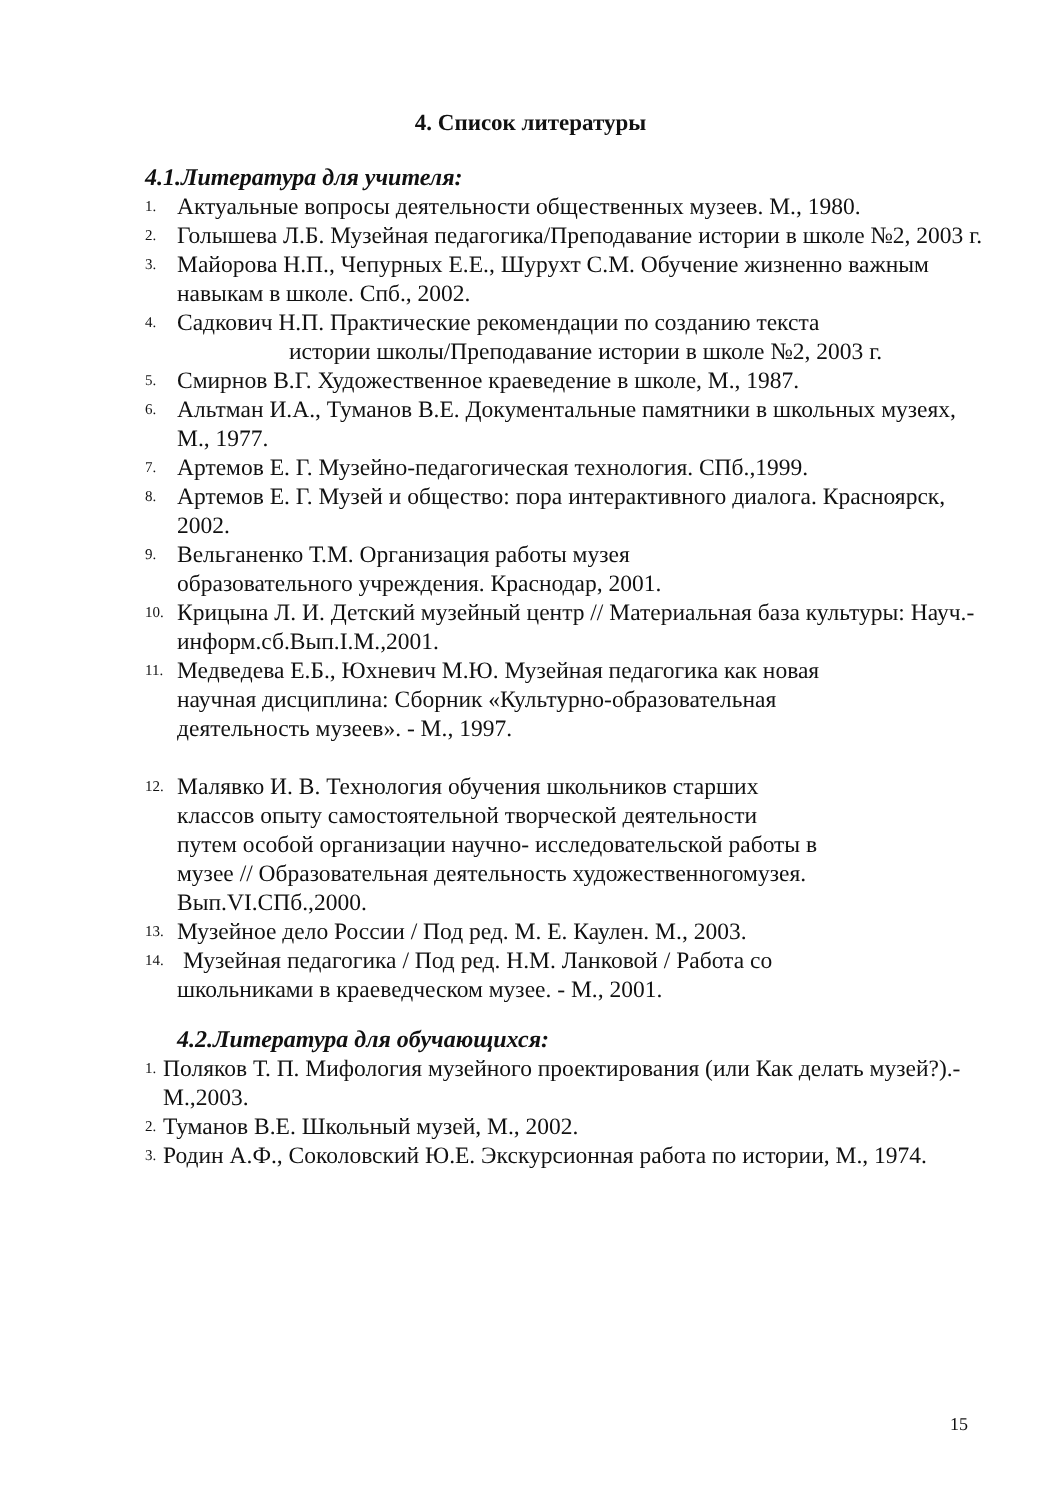4. Список литературы
4.1.Литература для учителя:
1. Актуальные вопросы деятельности общественных музеев. М., 1980.
2. Голышева Л.Б. Музейная педагогика/Преподавание истории в школе №2, 2003 г.
3. Майорова Н.П., Чепурных Е.Е., Шурухт С.М. Обучение жизненно важным навыкам в школе. Спб., 2002.
4. Садкович Н.П. Практические рекомендации по созданию текста
истории школы/Преподавание истории в школе №2, 2003 г.
5. Смирнов В.Г. Художественное краеведение в школе, М., 1987.
6. Альтман И.А., Туманов В.Е. Документальные памятники в школьных музеях, М., 1977.
7. Артемов Е. Г. Музейно-педагогическая технология. СПб.,1999.
8. Артемов Е. Г. Музей и общество: пора интерактивного диалога. Красноярск, 2002.
9. Вельганенко Т.М. Организация работы музея
образовательного учреждения. Краснодар, 2001.
10. Крицына Л. И. Детский музейный центр // Материальная база культуры: Науч.- информ.сб.Вып.I.М.,2001.
11. Медведева Е.Б., Юхневич М.Ю. Музейная педагогика как новая
научная дисциплина: Сборник «Культурно-образовательная
деятельность музеев». - М., 1997.
12. Малявко И. В. Технология обучения школьников старших
классов опыту самостоятельной творческой деятельности
путем особой организации научно- исследовательской работы в
музее // Образовательная деятельность художественногомузея.
Вып.VI.СПб.,2000.
13. Музейное дело России / Под ред. М. Е. Каулен. М., 2003.
14. Музейная педагогика / Под ред. Н.М. Ланковой / Работа со
школьниками в краеведческом музее. - М., 2001.
4.2.Литература для обучающихся:
1. Поляков Т. П. Мифология музейного проектирования (или Как делать музей?).- М.,2003.
2. Туманов В.Е. Школьный музей, М., 2002.
3. Родин А.Ф., Соколовский Ю.Е. Экскурсионная работа по истории, М., 1974.
15